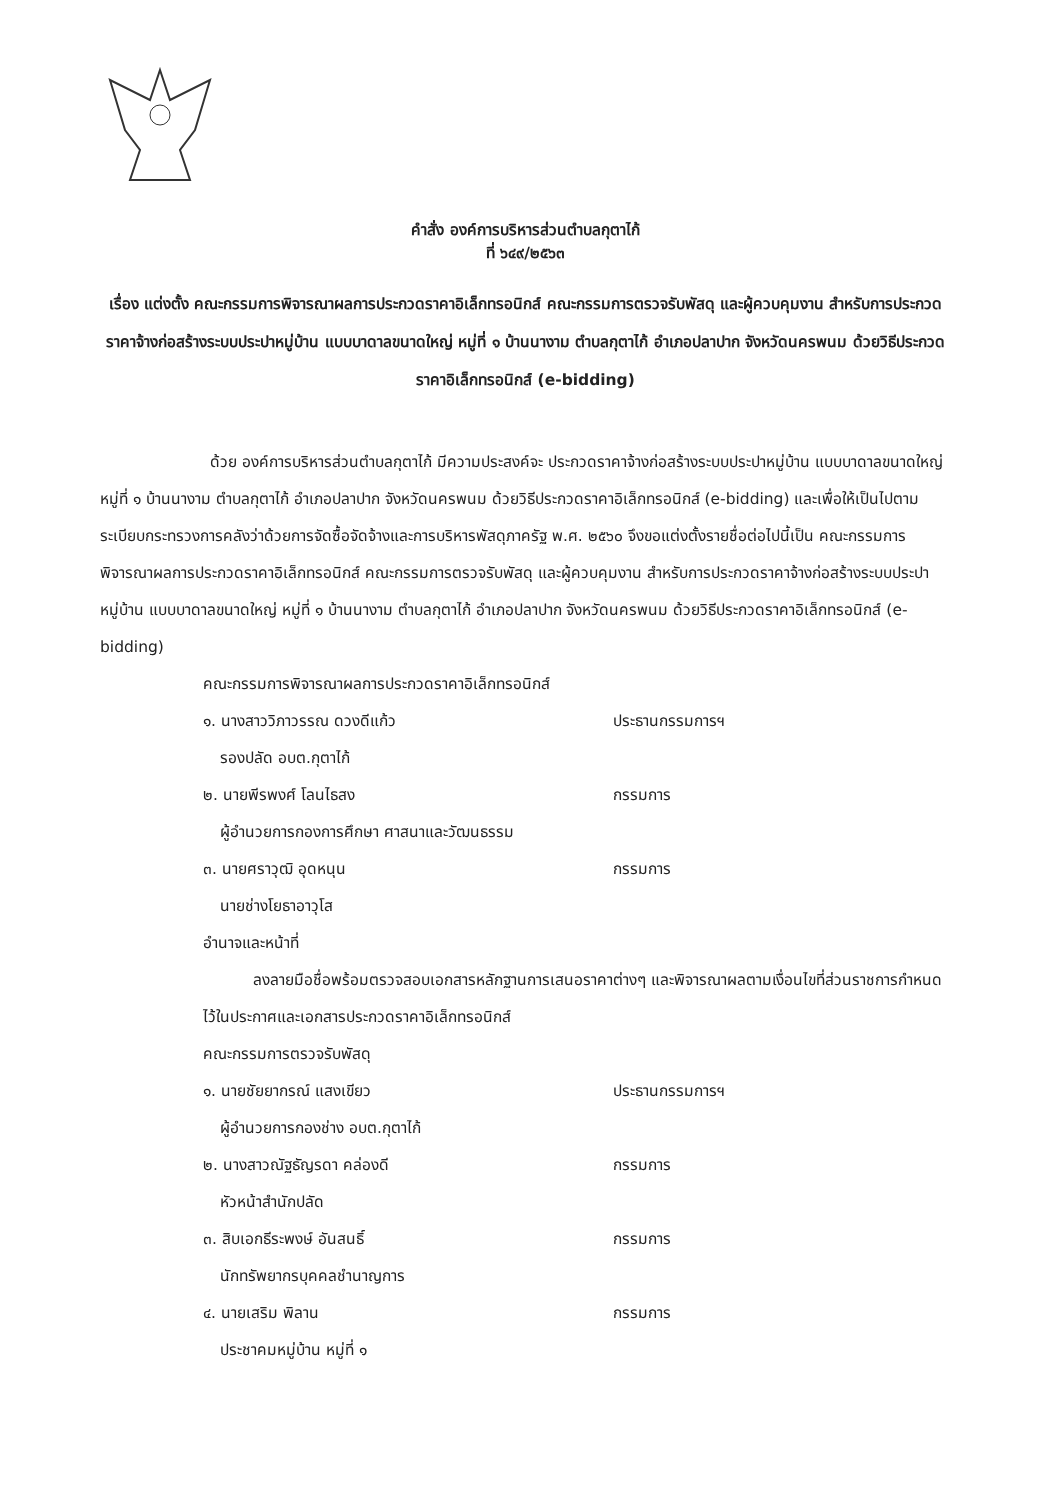คำสั่ง องค์การบริหารส่วนตำบลกุตาไก้
ที่ ๖๔๙/๒๕๖๓
เรื่อง แต่งตั้ง คณะกรรมการพิจารณาผลการประกวดราคาอิเล็กทรอนิกส์ คณะกรรมการตรวจรับพัสดุ และผู้ควบคุมงาน สำหรับการประกวดราคาจ้างก่อสร้างระบบประปาหมู่บ้าน แบบบาดาลขนาดใหญ่ หมู่ที่ ๑ บ้านนางาม ตำบลกุตาไก้ อำเภอปลาปาก จังหวัดนครพนม ด้วยวิธีประกวดราคาอิเล็กทรอนิกส์ (e-bidding)
ด้วย องค์การบริหารส่วนตำบลกุตาไก้ มีความประสงค์จะ ประกวดราคาจ้างก่อสร้างระบบประปาหมู่บ้าน แบบบาดาลขนาดใหญ่ หมู่ที่ ๑ บ้านนางาม ตำบลกุตาไก้ อำเภอปลาปาก จังหวัดนครพนม ด้วยวิธีประกวดราคาอิเล็กทรอนิกส์ (e-bidding) และเพื่อให้เป็นไปตามระเบียบกระทรวงการคลังว่าด้วยการจัดซื้อจัดจ้างและการบริหารพัสดุภาครัฐ พ.ศ. ๒๕๖๐ จึงขอแต่งตั้งรายชื่อต่อไปนี้เป็น คณะกรรมการพิจารณาผลการประกวดราคาอิเล็กทรอนิกส์ คณะกรรมการตรวจรับพัสดุ และผู้ควบคุมงาน สำหรับการประกวดราคาจ้างก่อสร้างระบบประปาหมู่บ้าน แบบบาดาลขนาดใหญ่ หมู่ที่ ๑ บ้านนางาม ตำบลกุตาไก้ อำเภอปลาปาก จังหวัดนครพนม ด้วยวิธีประกวดราคาอิเล็กทรอนิกส์ (e-bidding)
คณะกรรมการพิจารณาผลการประกวดราคาอิเล็กทรอนิกส์
๑. นางสาววิภาวรรณ ดวงดีแก้ว ประธานกรรมการฯ
รองปลัด อบต.กุตาไก้
๒. นายพีรพงศ์ โลนไธสง กรรมการ
ผู้อำนวยการกองการศึกษา ศาสนาและวัฒนธรรม
๓. นายศราวุฒิ อุดหนุน กรรมการ
นายช่างโยธาอาวุโส
อำนาจและหน้าที่
ลงลายมือชื่อพร้อมตรวจสอบเอกสารหลักฐานการเสนอราคาต่างๆ และพิจารณาผลตามเงื่อนไขที่ส่วนราชการกำหนดไว้ในประกาศและเอกสารประกวดราคาอิเล็กทรอนิกส์
คณะกรรมการตรวจรับพัสดุ
๑. นายชัยยากรณ์ แสงเขียว ประธานกรรมการฯ
ผู้อำนวยการกองช่าง อบต.กุตาไก้
๒. นางสาวณัฐธัญรดา คล่องดี กรรมการ
หัวหน้าสำนักปลัด
๓. สิบเอกธีระพงษ์ อันสนธิ์ กรรมการ
นักทรัพยากรบุคคลชำนาญการ
๔. นายเสริม พิลาน กรรมการ
ประชาคมหมู่บ้าน หมู่ที่ ๑